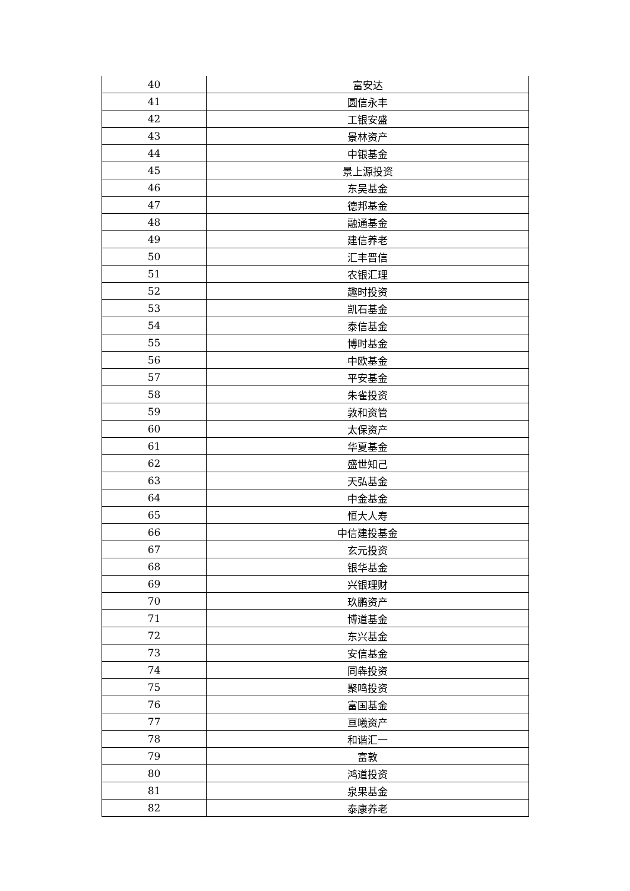| 40 | 富安达 |
| 41 | 圆信永丰 |
| 42 | 工银安盛 |
| 43 | 景林资产 |
| 44 | 中银基金 |
| 45 | 景上源投资 |
| 46 | 东吴基金 |
| 47 | 德邦基金 |
| 48 | 融通基金 |
| 49 | 建信养老 |
| 50 | 汇丰晋信 |
| 51 | 农银汇理 |
| 52 | 趣时投资 |
| 53 | 凯石基金 |
| 54 | 泰信基金 |
| 55 | 博时基金 |
| 56 | 中欧基金 |
| 57 | 平安基金 |
| 58 | 朱雀投资 |
| 59 | 敦和资管 |
| 60 | 太保资产 |
| 61 | 华夏基金 |
| 62 | 盛世知己 |
| 63 | 天弘基金 |
| 64 | 中金基金 |
| 65 | 恒大人寿 |
| 66 | 中信建投基金 |
| 67 | 玄元投资 |
| 68 | 银华基金 |
| 69 | 兴银理财 |
| 70 | 玖鹏资产 |
| 71 | 博道基金 |
| 72 | 东兴基金 |
| 73 | 安信基金 |
| 74 | 同犇投资 |
| 75 | 聚鸣投资 |
| 76 | 富国基金 |
| 77 | 亘曦资产 |
| 78 | 和谐汇一 |
| 79 | 富敦 |
| 80 | 鸿道投资 |
| 81 | 泉果基金 |
| 82 | 泰康养老 |